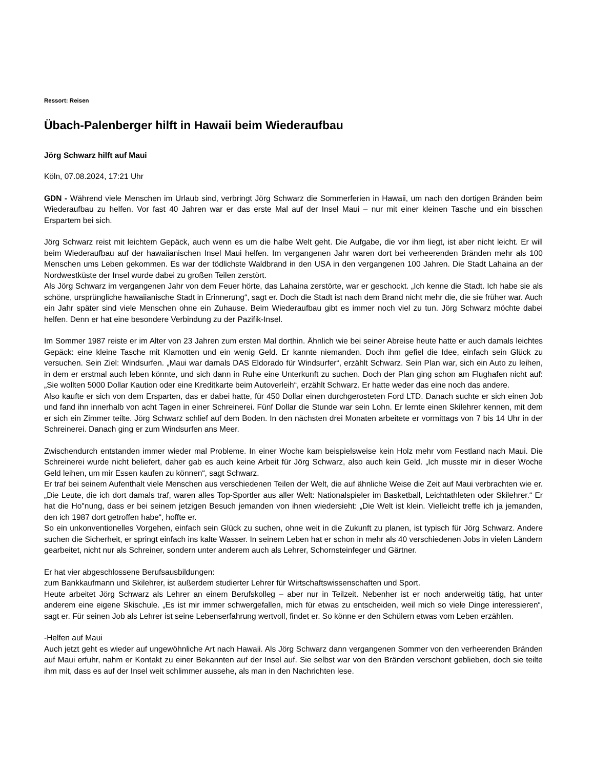Ressort: Reisen
Übach-Palenberger hilft in Hawaii beim Wiederaufbau
Jörg Schwarz hilft auf Maui
Köln, 07.08.2024, 17:21 Uhr
GDN - Während viele Menschen im Urlaub sind, verbringt Jörg Schwarz die Sommerferien in Hawaii, um nach den dortigen Bränden beim Wiederaufbau zu helfen. Vor fast 40 Jahren war er das erste Mal auf der Insel Maui – nur mit einer kleinen Tasche und ein bisschen Erspartem bei sich.
Jörg Schwarz reist mit leichtem Gepäck, auch wenn es um die halbe Welt geht. Die Aufgabe, die vor ihm liegt, ist aber nicht leicht. Er will beim Wiederaufbau auf der hawaiianischen Insel Maui helfen. Im vergangenen Jahr waren dort bei verheerenden Bränden mehr als 100 Menschen ums Leben gekommen. Es war der tödlichste Waldbrand in den USA in den vergangenen 100 Jahren. Die Stadt Lahaina an der Nordwestküste der Insel wurde dabei zu großen Teilen zerstört.
Als Jörg Schwarz im vergangenen Jahr von dem Feuer hörte, das Lahaina zerstörte, war er geschockt. „Ich kenne die Stadt. Ich habe sie als schöne, ursprüngliche hawaiianische Stadt in Erinnerung“, sagt er. Doch die Stadt ist nach dem Brand nicht mehr die, die sie früher war. Auch ein Jahr später sind viele Menschen ohne ein Zuhause. Beim Wiederaufbau gibt es immer noch viel zu tun. Jörg Schwarz möchte dabei helfen. Denn er hat eine besondere Verbindung zu der Pazifik-Insel.
Im Sommer 1987 reiste er im Alter von 23 Jahren zum ersten Mal dorthin. Ähnlich wie bei seiner Abreise heute hatte er auch damals leichtes Gepäck: eine kleine Tasche mit Klamotten und ein wenig Geld. Er kannte niemanden. Doch ihm gefiel die Idee, einfach sein Glück zu versuchen. Sein Ziel: Windsurfen. „Maui war damals DAS Eldorado für Windsurfer“, erzählt Schwarz. Sein Plan war, sich ein Auto zu leihen, in dem er erstmal auch leben könnte, und sich dann in Ruhe eine Unterkunft zu suchen. Doch der Plan ging schon am Flughafen nicht auf: „Sie wollten 5000 Dollar Kaution oder eine Kreditkarte beim Autoverleih“, erzählt Schwarz. Er hatte weder das eine noch das andere.
Also kaufte er sich von dem Ersparten, das er dabei hatte, für 450 Dollar einen durchgerosteten Ford LTD. Danach suchte er sich einen Job und fand ihn innerhalb von acht Tagen in einer Schreinerei. Fünf Dollar die Stunde war sein Lohn. Er lernte einen Skilehrer kennen, mit dem er sich ein Zimmer teilte. Jörg Schwarz schlief auf dem Boden. In den nächsten drei Monaten arbeitete er vormittags von 7 bis 14 Uhr in der Schreinerei. Danach ging er zum Windsurfen ans Meer.
Zwischendurch entstanden immer wieder mal Probleme. In einer Woche kam beispielsweise kein Holz mehr vom Festland nach Maui. Die Schreinerei wurde nicht beliefert, daher gab es auch keine Arbeit für Jörg Schwarz, also auch kein Geld. „Ich musste mir in dieser Woche Geld leihen, um mir Essen kaufen zu können“, sagt Schwarz.
Er traf bei seinem Aufenthalt viele Menschen aus verschiedenen Teilen der Welt, die auf ähnliche Weise die Zeit auf Maui verbrachten wie er. „Die Leute, die ich dort damals traf, waren alles Top-Sportler aus aller Welt: Nationalspieler im Basketball, Leichtathleten oder Skilehrer.“ Er hat die Ho"nung, dass er bei seinem jetzigen Besuch jemanden von ihnen wiedersieht: „Die Welt ist klein. Vielleicht treffe ich ja jemanden, den ich 1987 dort getroffen habe“, hoffte er.
So ein unkonventionelles Vorgehen, einfach sein Glück zu suchen, ohne weit in die Zukunft zu planen, ist typisch für Jörg Schwarz. Andere suchen die Sicherheit, er springt einfach ins kalte Wasser. In seinem Leben hat er schon in mehr als 40 verschiedenen Jobs in vielen Ländern gearbeitet, nicht nur als Schreiner, sondern unter anderem auch als Lehrer, Schornsteinfeger und Gärtner.
Er hat vier abgeschlossene Berufsausbildungen:
zum Bankkaufmann und Skilehrer, ist außerdem studierter Lehrer für Wirtschaftswissenschaften und Sport.
Heute arbeitet Jörg Schwarz als Lehrer an einem Berufskolleg – aber nur in Teilzeit. Nebenher ist er noch anderweitig tätig, hat unter anderem eine eigene Skischule. „Es ist mir immer schwergefallen, mich für etwas zu entscheiden, weil mich so viele Dinge interessieren“, sagt er. Für seinen Job als Lehrer ist seine Lebenserfahrung wertvoll, findet er. So könne er den Schülern etwas vom Leben erzählen.
-Helfen auf Maui
Auch jetzt geht es wieder auf ungewöhnliche Art nach Hawaii. Als Jörg Schwarz dann vergangenen Sommer von den verheerenden Bränden auf Maui erfuhr, nahm er Kontakt zu einer Bekannten auf der Insel auf. Sie selbst war von den Bränden verschont geblieben, doch sie teilte ihm mit, dass es auf der Insel weit schlimmer aussehe, als man in den Nachrichten lese.